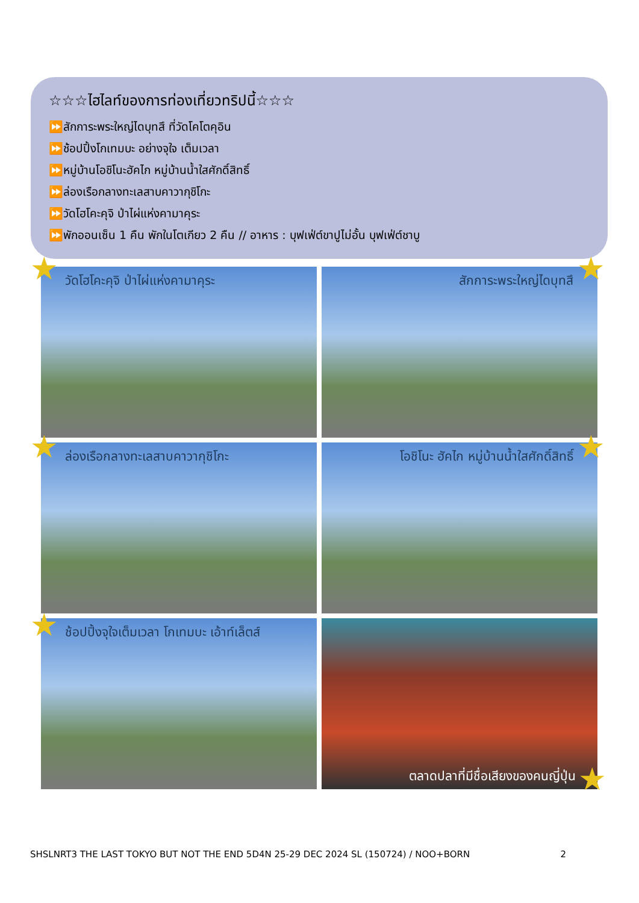☆☆☆ไฮไลท์ของการท่องเที่ยวทริปนี้☆☆☆
⏩สักการะพระใหญ่ไดบุทสึ ที่วัดโคโตคุอิน
⏩ช้อปปิ้งโกเทมบะ อย่างจุใจ เต็มเวลา
⏩หมู่บ้านโอชิโนะฮัคไก หมู่บ้านน้ำใสศักดิ์สิทธิ์
⏩ล่องเรือกลางทะเลสาบคาวากุชิโกะ
⏩วัดโฮโคะคุจิ ป่าไผ่แห่งคามาคุระ
⏩พักออนเซ็น 1 คืน พักในโตเกียว 2 คืน // อาหาร : บุฟเฟ่ต์ขาปูไม่อั้น บุฟเฟ่ต์ชาบู
วัดโฮโคะคุจิ ป่าไผ่แห่งคามาคุระ
สักการะพระใหญ่ไดบุทสึ
ล่องเรือกลางทะเลสาบคาวากุชิโกะ
โอชิโนะ ฮัคไก หมู่บ้านน้ำใสศักดิ์สิทธิ์
ช้อปปิ้งจุใจเต็มเวลา โกเทมบะ เอ้าท์เล็ตส์
ตลาดปลาที่มีชื่อเสียงของคนญี่ปุ่น
★ ★
★ ★
★
★
SHSLNRT3 THE LAST TOKYO BUT NOT THE END 5D4N 25-29 DEC 2024 SL (150724) / NOO+BORN 2